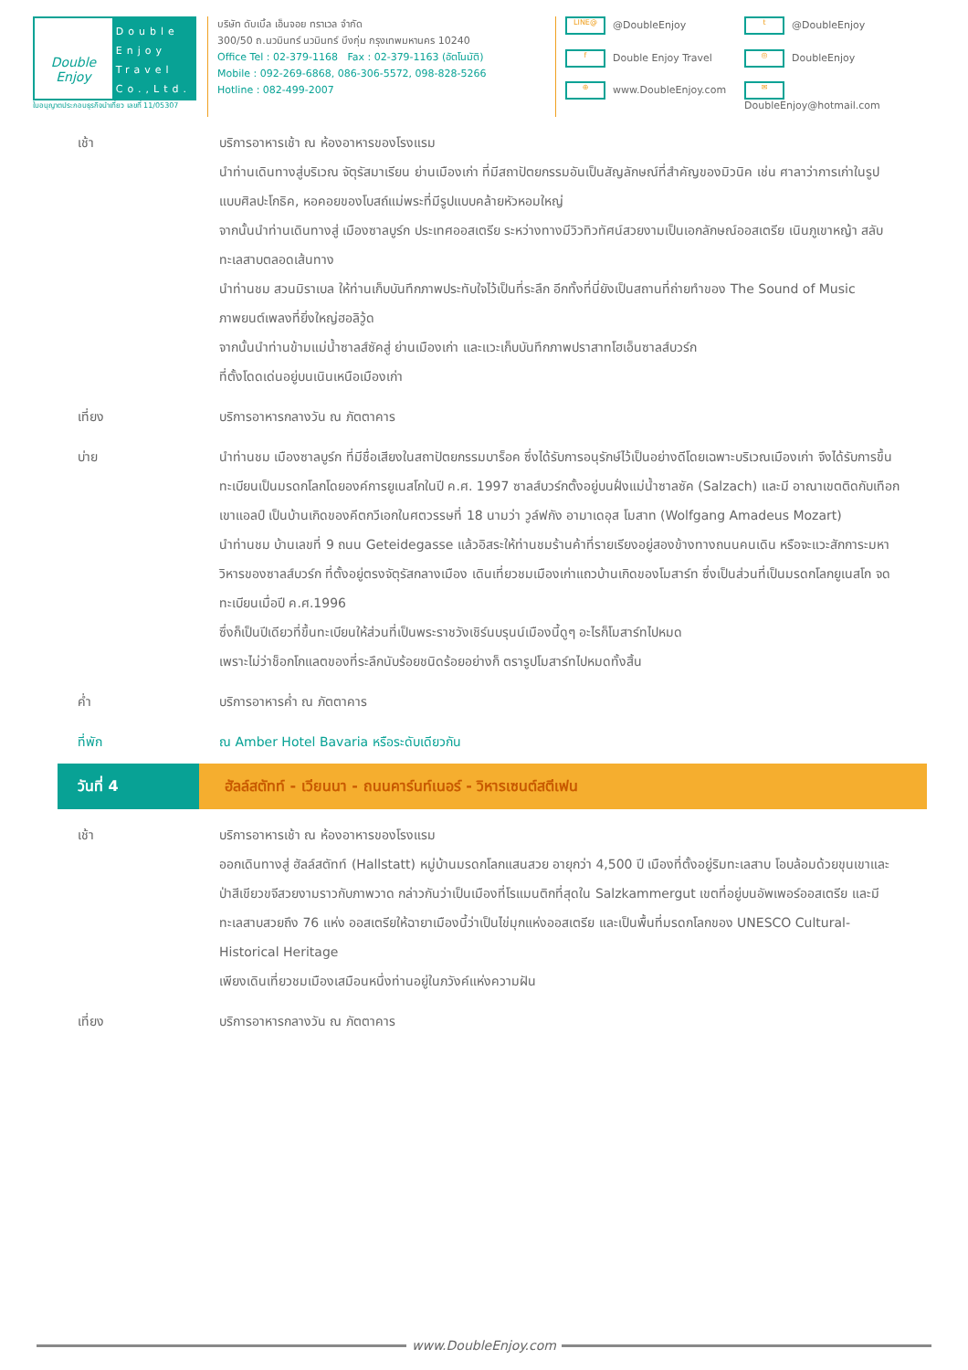Double Enjoy
Double
Enjoy
Travel
Co.,Ltd.
ใบอนุญาตประกอบธุรกิจนำเที่ยว เลขที่ 11/05307
บริษัท ดับเบิ้ล เอ็นจอย ทราเวล จำกัด
300/50 ถ.นวมินทร์ นวมินทร์ บึงกุ่ม กรุงเทพมหานคร 10240
Office Tel : 02-379-1168 Fax : 02-379-1163 (อัตโนมัติ)
Mobile : 092-269-6868, 086-306-5572, 098-828-5266
Hotline : 082-499-2007
LINE@ @DoubleEnjoy
t @DoubleEnjoy
f Double Enjoy Travel
◎ DoubleEnjoy
⊕ www.DoubleEnjoy.com
✉ DoubleEnjoy@hotmail.com
เช้า บริการอาหารเช้า ณ ห้องอาหารของโรงแรม
นำท่านเดินทางสู่บริเวณ จัตุรัสมาเรียน ย่านเมืองเก่า ที่มีสถาปัตยกรรมอันเป็นสัญลักษณ์ที่สำคัญของมิวนิค เช่น ศาลาว่าการเก่าในรูปแบบศิลปะโกธิค, หอคอยของโบสถ์แม่พระที่มีรูปแบบคล้ายหัวหอมใหญ่
จากนั้นนำท่านเดินทางสู่ เมืองซาลบูร์ก ประเทศออสเตรีย ระหว่างทางมีวิวทิวทัศน์สวยงามเป็นเอกลักษณ์ออสเตรีย เนินภูเขาหญ้า สลับทะเลสาบตลอดเส้นทาง
นำท่านชม สวนมิราเบล ให้ท่านเก็บบันทึกภาพประทับใจไว้เป็นที่ระลึก อีกทั้งที่นี่ยังเป็นสถานที่ถ่ายทำของ The Sound of Music ภาพยนต์เพลงที่ยิ่งใหญ่ฮอลิวู้ด
จากนั้นนำท่านข้ามแม่น้ำซาลส์ซัคสู่ ย่านเมืองเก่า และแวะเก็บบันทึกภาพปราสาทโฮเอ็นซาลส์บวร์ก
ที่ตั้งโดดเด่นอยู่บนเนินเหนือเมืองเก่า
เที่ยง บริการอาหารกลางวัน ณ ภัตตาคาร
บ่าย นำท่านชม เมืองซาลบูร์ก ที่มีชื่อเสียงในสถาปัตยกรรมบาร็อค ซึ่งได้รับการอนุรักษ์ไว้เป็นอย่างดีโดยเฉพาะบริเวณเมืองเก่า จึงได้รับการขึ้นทะเบียนเป็นมรดกโลกโดยองค์การยูเนสโกในปี ค.ศ. 1997 ซาลส์บวร์กตั้งอยู่บนฝั่งแม่น้ำซาลซัค (Salzach) และมี อาณาเขตติดกับเทือกเขาแอลป์ เป็นบ้านเกิดของคีตกวีเอกในศตวรรษที่ 18 นามว่า วูล์ฟกัง อามาเดอุส โมสาท (Wolfgang Amadeus Mozart)
นำท่านชม บ้านเลขที่ 9 ถนน Geteidegasse แล้วอิสระให้ท่านชมร้านค้าที่รายเรียงอยู่สองข้างทางถนนคนเดิน หรือจะแวะสักการะมหาวิหารของซาลส์บวร์ก ที่ตั้งอยู่ตรงจัตุรัสกลางเมือง เดินเที่ยวชมเมืองเก่าแถวบ้านเกิดของโมสาร์ท ซึ่งเป็นส่วนที่เป็นมรดกโลกยูเนสโก จดทะเบียนเมื่อปี ค.ศ.1996
ซึ่งก็เป็นปีเดียวที่ขึ้นทะเบียนให้ส่วนที่เป็นพระราชวังเชิร์นบรุนน์เมืองนี้ดูๆ อะไรก็โมสาร์ทไปหมด
เพราะไม่ว่าช็อกโกแลตของที่ระลึกนับร้อยชนิดร้อยอย่างก็ ตรารูปโมสาร์ทไปหมดทั้งสิ้น
ค่ำ บริการอาหารค่ำ ณ ภัตตาคาร
ที่พัก ณ Amber Hotel Bavaria หรือระดับเดียวกัน
วันที่ 4 ฮัลล์สตัทท์ - เวียนนา - ถนนคาร์นท์เนอร์ - วิหารเซนต์สตีเฟน
เช้า บริการอาหารเช้า ณ ห้องอาหารของโรงแรม
ออกเดินทางสู่ ฮัลล์สตัทท์ (Hallstatt) หมู่บ้านมรดกโลกแสนสวย อายุกว่า 4,500 ปี เมืองที่ตั้งอยู่ริมทะเลสาบ โอบล้อมด้วยขุนเขาและป่าสีเขียวขจีสวยงามราวกับภาพวาด กล่าวกันว่าเป็นเมืองที่โรแมนติกที่สุดใน Salzkammergut เขตที่อยู่บนอัพเพอร์ออสเตรีย และมีทะเลสาบสวยถึง 76 แห่ง ออสเตรียให้ฉายาเมืองนี้ว่าเป็นไข่มุกแห่งออสเตรีย และเป็นพื้นที่มรดกโลกของ UNESCO Cultural-Historical Heritage
เพียงเดินเที่ยวชมเมืองเสมือนหนึ่งท่านอยู่ในภวังค์แห่งความฝัน
เที่ยง บริการอาหารกลางวัน ณ ภัตตาคาร
www.DoubleEnjoy.com